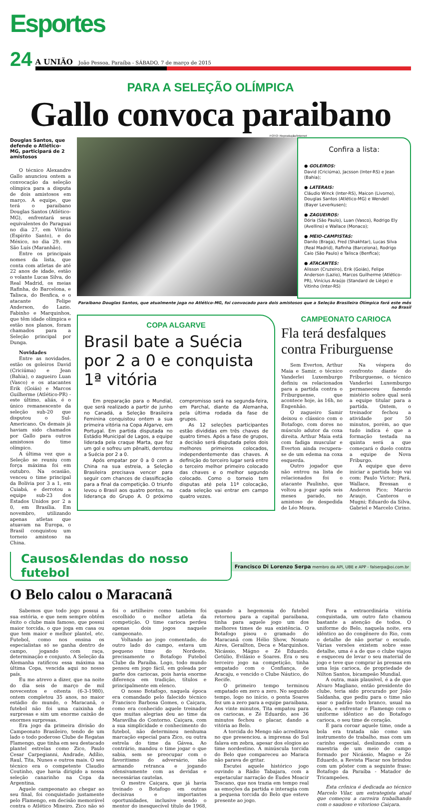Esportes
24
A UNIÃO João Pessoa, Paraíba - SÁBADO, 7 de março de 2015
PARA A SELEÇÃO OLÍMPICA
Gallo convoca paraibano
FOTO: Reprodução/Internet
Douglas Santos, que defende o Atlético- MG, participará de 2 amistosos
O técnico Alexandre Gallo anunciou ontem a convocação da seleção olímpica para a disputa de dois amistosos em março. A equipe, que terá o paraibano Douglas Santos (Atlético-MG), enfrentará seus equivalentes do Paraguai no dia 27, em Vitória (Espírito Santo), e do México, no dia 29, em São Luís (Maranhão).
Entre os principais nomes da lista, que conta com atletas de até 22 anos de idade, estão o volante Lucas Silva, do Real Madrid, os meias Rafinha, do Barcelona, e Talisca, do Benfica, e o atacante Felipe Anderson, do Lazio. Fabinho e Marquinhos, que têm idade olímpica e estão nos planos, foram chamados para a Seleção principal por Dunga.
Novidades
Entre as novidades, estão os goleiros David (Criciúma) e Jean (Bahia), o zagueiro Luan (Vasco) e os atacantes Erik (Goiás) e Marcos Guilherme (Atlético-PR) - este último, aliás, é o único remanescente da seleção sub-20 que disputou o Sul-Americano. Os demais já haviam sido chamados por Gallo para outros amistosos do time olímpico.
A última vez que a Seleção se reuniu com força máxima foi em outubro. Na ocasião, venceu o time principal da Bolívia por 3 a 1, em Cuiabá, e derrotou a equipe sub-23 dos Estados Unidos por 2 a 0, em Brasília. Em novembro, utilizando apenas atletas que atuavam na Europa, o Brasil conquistou um torneio amistoso na China.
Confira a lista:
● GOLEIROS:
David (Criciúma), Jacsson (Inter-RS) e Jean (Bahia);
● LATERAIS:
Cláudio Winck (Inter-RS), Maicon (Livorno), Douglas Santos (Atlético-MG) e Wendell (Bayer Leverkusen);
● ZAGUEIROS:
Dória (São Paulo), Luan (Vasco), Rodrigo Ely (Avellino) e Wallace (Monaco);
● MEIO-CAMPISTAS:
Danilo (Braga), Fred (Shakhtar), Lucas Silva (Real Madrid), Rafinha (Barcelona), Rodrigo Caio (São Paulo) e Talisca (Benfica);
● ATACANTES:
Alisson (Cruzeiro), Erik (Goiás), Felipe Anderson (Lazio), Marcos Guilherme (Atlético-PR), Vinícius Araújo (Standard de Liège) e Vitinho (Inter-RS)
Paraibano Douglas Santos, que atualmente joga no Atlético-MG, foi convocado para dois amistosos que a Seleção Brasileira Olímpica fará este mês no Brasil
COPA ALGARVE
Brasil bate a Suécia por 2 a 0 e conquista 1ª vitória
Em preparação para o Mundial, que será realizado a partir de junho no Canadá, a Seleção Brasileira Feminina conquistou ontem a sua primeira vitória na Copa Algarve, em Portugal. Em partida disputada no Estádio Municipal de Lagos, a equipe liderada pela craque Marta, que fez um gol e sofreu um pênalti, derrotou a Suécia por 2 a 0.
Após empatar por 0 a 0 com a China na sua estreia, a Seleção Brasileira precisava vencer para seguir com chances de classificação para a final da competição. O triunfo levou o Brasil aos quatro pontos, na liderança do Grupo A. O próximo compromisso será na segunda-feira, em Parchal, diante da Alemanha, pela última rodada da fase de grupos.
As 12 seleções participantes estão divididas em três chaves de quatro times. Após a fase de grupos, a decisão será disputada pelos dois melhores primeiros colocados, independentemente das chaves. A definição do terceiro lugar será entre o terceiro melhor primeiro colocado das chaves e o melhor segundo colocado. Como o torneio tem disputas até pela 11ª colocação, cada seleção vai entrar em campo quatro vezes.
CAMPEONATO CARIOCA
Fla terá desfalques contra Friburguense
Sem Everton, Arthur Maia e Samir, o técnico Vanderlei Luxemburgo definiu os relacionados para a partida contra o Friburguense, que acontece hoje, às 16h, no Engenhão.
O zagueiro Samir deixou o clássico com o Botafogo, com dores no músculo adutor da coxa direita. Arthur Maia está com fadiga muscular e Everton ainda recupera-se de um edema na coxa esquerda.
Outro jogador que não entrou na lista de relacionados foi o atacante Paulinho, que voltou a jogar após seis meses parado, no amistoso de despedida de Léo Moura.
Na véspera do confronto diante do Friburguense, o técnico Vanderlei Luxemburgo permaneceu fazendo mistério sobre qual será a equipe titular para a partida. Ontem, o treinador fechou a atividade por 50 minutos, porém, ao que tudo indica é que a formação testada na quinta será a que começará o duelo contra a equipe de Nova Friburgo.
A equipe que deve iniciar a partida hoje vai com: Paulo Victor; Pará, Wallace, Bressan e Anderon Pico; Marcio Araujo, Canteros e Mugni; Eduardo da Silva, Gabriel e Marcelo Cirino.
Causos&lendas do nosso futebol
Francisco Di Lorenzo Serpa membro da API, UBE e APP - falserpa@oi.com.br
O Belo calou o Maracanã
Sabemos que todo jogo possui a sua estória, e que nem sempre obtêm êxito o clube mais famoso, que possui maior torcida, o que joga em casa ou que tem maior e melhor plantel, etc. Futebol, como nos ensina os especialistas só se ganha dentro de campo, jogando com raça, determinação e conjunto. A Seleção da Alemanha ratificou essa máxima na última Copa, vencida aqui no nosso país.
Eu me atrevo a dizer, que na noite do dia seis de março de mil novecentos e oitenta (6-3-1980), ontem completou 35 anos, no maior estádio do mundo, o Maracanã, o futebol não foi uma caixinha de surpresas e sim um enorme caixão de enormes surpresas.
Era jogo da primeira divisão do Campeonato Brasileiro, tendo de um lado o todo poderoso Clube de Regatas Flamengo, que tinha em seu destacado plantel estrelas como Zico, Paulo Cesar Carpegianni, Andrade, Adílio, Raul, Tita, Nunes e outros mais. O seu técnico era o competente Claudio Coutinho, que havia dirigido a nossa seleção canarinho na Copa da Argentina.
Aquele campeonato ao chegar ao seu final, foi conquistado justamente pelo Flamengo, em decisão memorável contra o Atlético Mineiro. Zico não só foi o artilheiro como também foi escolhido o melhor atleta da competição. O time carioca perdeu apenas dois jogos naquele campeonato.
Voltando ao jogo comentado, do outro lado do campo, estava um pequeno time do Nordeste, precisamente o Botafogo Futebol Clube da Paraíba. Logo, todo mundo pensou em jogo fácil, em goleada por parte dos cariocas, pois havia enorme diferença em tradição, títulos e principalmente em elenco.
O nosso Botafogo, naquela época era comandado pelo falecido técnico Francisco Barbosa Gomes, o Caiçara, como era conhecido aquele treinador que muitas alegrias deu ao time da Maravilha do Contorno. Caiçara, com a sua simplicidade e conhecimento do futebol, não determinou nenhuma marcação especial para Zico, ou outra estrela do time da Gávea. Ao contrário, mandou o time jogar o que sabia, sem se preocupar com o favoritismo do adversário, não armando retranca e jogando ofensivamente com as devidas e necessárias cautelas.
O mestre Caiçara, que já havia treinado o Botafogo em outras decisivas e importantes oportunidades, inclusive sendo o mentor do inesquecível título de 1968, quando a hegemonia do futebol retornou para a capital paraibana, tinha para aquele jogo um dos melhores times de sua existência. O Botafogo pisou o gramado do Maracanã com Hélio Show, Nonato Aires, Geraílton, Deca e Marquinhos. Nicássio, Mágno e Zé Eduardo. Getúlio, Evilásio e Soares. Era o seu terceiro jogo na competição, tinha empatado com o Confiança, de Aracaju, e vencido o Clube Náutico, do Recife.
O primeiro tempo terminou empatado em zero a zero. No segundo tempo, logo no início, o ponta Soares fez um a zero para a equipe paraibana. Aos vinte minutos, Tita empatou para os cariocas, e Zé Eduardo, aos 36 minutos fechou o placar, dando a vitória ao Belo.
A torcida do Mengo não acreditava no que presenciou. a imprensa do Sul falava em zebra, apesar dos elogios ao time nordestino. A minúscula torcida do Belo que compareceu ao Maraca não parava de gritar.
Escutei aquele histórico jogo ouvindo a Rádio Tabajara, com a espetacular narração de Eudes Moacir Toscano, que nos trazia em tempo real as emoções da partida e interagia com a pequena torcida do Belo que esteve presente ao jogo.
Fora a extraordinária vitória conquistada, um outro fato chamou bastante a atenção de todos. O uniforme do Belo, naquela noite, era idêntico ao do congênere do Rio, com o detalhe de não portar o escudo. Várias versões existem sobre esse detalhe, uma é a de que o clube viajou e esqueceu de levar o seu material de jogo e teve que comprar às pressas em uma loja carioca, de propriedade de Nilton Santos, bicampeão Mundial.
A outra, mais plausível, é a de que Alvaro Magliano, então presidente do clube, teria sido procurado por João Saldanha, que pediu para o time não usar o padrão todo branco, usual na época, e enfrentar o Flamengo com o uniforme idêntico ao do Botafogo carioca, o seu time de coração.
E para coroar aquele time, onde a bola era tratada não como um instrumento de trabalho, mas com um carinho especial, deslizando com a maestria de um meio de campo formado por Nicássio, Magno e Zé Eduardo, a Revista Placar nos brindou com um pôster com a seguinte frase: Botafogo da Paraíba - Matador de Tricampeões.
Esta crônica é dedicada ao técnico Marcelo Vilar, um estrategista atual que começou a carreira trabalhando com o saudoso e vitorioso Caiçara.